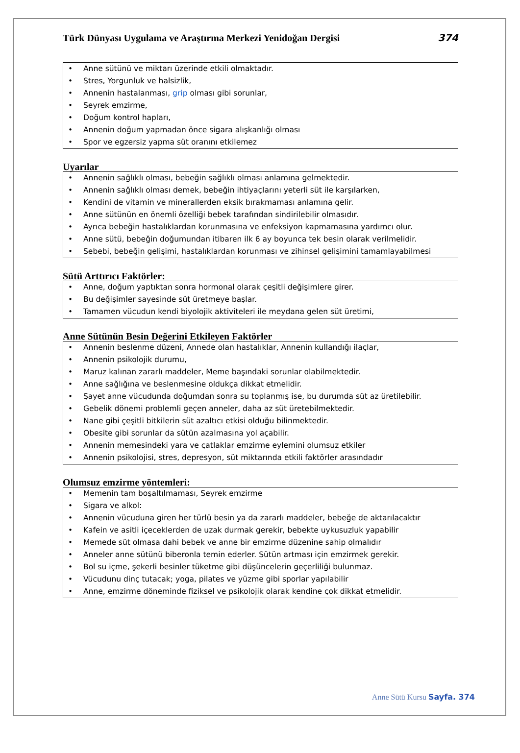Türk Dünyası Uygulama ve Araştırma Merkezi Yenidoğan Dergisi 374
• Anne sütünü ve miktarı üzerinde etkili olmaktadır.
• Stres, Yorgunluk ve halsizlik,
• Annenin hastalanması, grip olması gibi sorunlar,
• Seyrek emzirme,
• Doğum kontrol hapları,
• Annenin doğum yapmadan önce sigara alışkanlığı olması
• Spor ve egzersiz yapma süt oranını etkilemez
Uyarılar
• Annenin sağlıklı olması, bebeğin sağlıklı olması anlamına gelmektedir.
• Annenin sağlıklı olması demek, bebeğin ihtiyaçlarını yeterli süt ile karşılarken,
• Kendini de vitamin ve minerallerden eksik bırakmaması anlamına gelir.
• Anne sütünün en önemli özelliği bebek tarafından sindirilebilir olmasıdır.
• Ayrıca bebeğin hastalıklardan korunmasına ve enfeksiyon kapmamasına yardımcı olur.
• Anne sütü, bebeğin doğumundan itibaren ilk 6 ay boyunca tek besin olarak verilmelidir.
• Sebebi, bebeğin gelişimi, hastalıklardan korunması ve zihinsel gelişimini tamamlayabilmesi
Sütü Arttırıcı Faktörler:
• Anne, doğum yaptıktan sonra hormonal olarak çeşitli değişimlere girer.
• Bu değişimler sayesinde süt üretmeye başlar.
• Tamamen vücudun kendi biyolojik aktiviteleri ile meydana gelen süt üretimi,
Anne Sütünün Besin Değerini Etkileyen Faktörler
• Annenin beslenme düzeni, Annede olan hastalıklar, Annenin kullandığı ilaçlar,
• Annenin psikolojik durumu,
• Maruz kalınan zararlı maddeler, Meme başındaki sorunlar olabilmektedir.
• Anne sağlığına ve beslenmesine oldukça dikkat etmelidir.
• Şayet anne vücudunda doğumdan sonra su toplanmış ise, bu durumda süt az üretilebilir.
• Gebelik dönemi problemli geçen anneler, daha az süt üretebilmektedir.
• Nane gibi çeşitli bitkilerin süt azaltıcı etkisi olduğu bilinmektedir.
• Obesite gibi sorunlar da sütün azalmasına yol açabilir.
• Annenin memesindeki yara ve çatlaklar emzirme eylemini olumsuz etkiler
• Annenin psikolojisi, stres, depresyon, süt miktarında etkili faktörler arasındadır
Olumsuz emzirme yöntemleri:
• Memenin tam boşaltılmaması, Seyrek emzirme
• Sigara ve alkol:
• Annenin vücuduna giren her türlü besin ya da zararlı maddeler, bebeğe de aktarılacaktır
• Kafein ve asitli içeceklerden de uzak durmak gerekir, bebekte uykusuzluk yapabilir
• Memede süt olmasa dahi bebek ve anne bir emzirme düzenine sahip olmalıdır
• Anneler anne sütünü biberonla temin ederler. Sütün artması için emzirmek gerekir.
• Bol su içme, şekerli besinler tüketme gibi düşüncelerin geçerliliği bulunmaz.
• Vücudunu dinç tutacak; yoga, pilates ve yüzme gibi sporlar yapılabilir
• Anne, emzirme döneminde fiziksel ve psikolojik olarak kendine çok dikkat etmelidir.
Anne Sütü Kursu Sayfa. 374